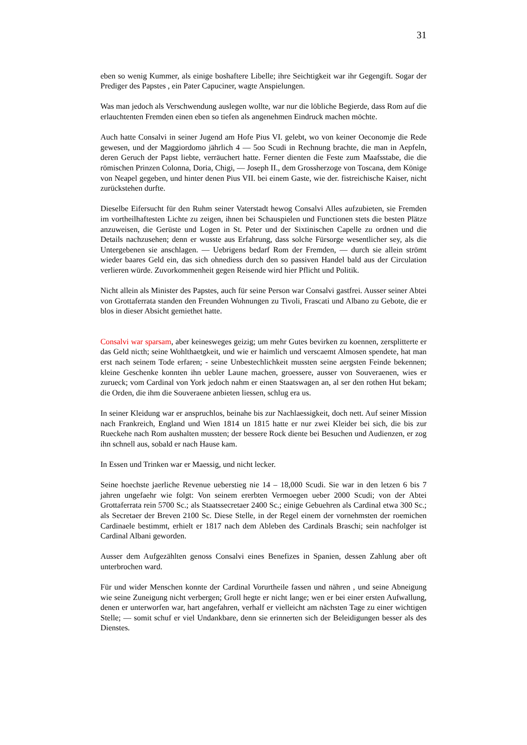31
eben so wenig Kummer, als einige boshaftere Libelle; ihre Seichtigkeit war ihr Gegengift. Sogar der Prediger des Papstes , ein Pater Capuciner, wagte Anspielungen.
Was man jedoch als Verschwendung auslegen wollte, war nur die löbliche Begierde, dass Rom auf die erlauchtenten Fremden einen eben so tiefen als angenehmen Eindruck machen möchte.
Auch hatte Consalvi in seiner Jugend am Hofe Pius VI. gelebt, wo von keiner Oeconomje die Rede gewesen, und der Maggiordomo jährlich 4 — 5oo Scudi in Rechnung brachte, die man in Aepfeln, deren Geruch der Papst liebte, verräuchert hatte. Ferner dienten die Feste zum Maafsstabe, die die römischen Prinzen Colonna, Doria, Chigi, — Joseph II., dem Grossherzoge von Toscana, dem Könige von Neapel gegeben, und hinter denen Pius VII. bei einem Gaste, wie der. fistreichische Kaiser, nicht zurückstehen durfte.
Dieselbe Eifersucht für den Ruhm seiner Vaterstadt hewog Consalvi Alles aufzubieten, sie Fremden im vortheilhaftesten Lichte zu zeigen, ihnen bei Schauspielen und Functionen stets die besten Plätze anzuweisen, die Gerüste und Logen in St. Peter und der Sixtinischen Capelle zu ordnen und die Details nachzusehen; denn er wusste aus Erfahrung, dass solche Fürsorge wesentlicher sey, als die Untergebenen sie anschlagen. — Uebrigens bedarf Rom der Fremden, — durch sie allein strömt wieder baares Geld ein, das sich ohnediess durch den so passiven Handel bald aus der Circulation verlieren würde. Zuvorkommenheit gegen Reisende wird hier Pflicht und Politik.
Nicht allein als Minister des Papstes, auch für seine Person war Consalvi gastfrei. Ausser seiner Abtei von Grottaferrata standen den Freunden Wohnungen zu Tivoli, Frascati und Albano zu Gebote, die er blos in dieser Absicht gemiethet hatte.
Consalvi war sparsam, aber keinesweges geizig; um mehr Gutes bevirken zu koennen, zersplitterte er das Geld nicth; seine Wohlthaetgkeit, und wie er haimlich und verscaemt Almosen spendete, hat man erst nach seinem Tode erfaren; - seine Unbestechlichkeit mussten seine aergsten Feinde bekennen; kleine Geschenke konnten ihn uebler Laune machen, groessere, ausser von Souveraenen, wies er zurueck; vom Cardinal von York jedoch nahm er einen Staatswagen an, al ser den rothen Hut bekam; die Orden, die ihm die Souveraene anbieten liessen, schlug era us.
In seiner Kleidung war er anspruchlos, beinahe bis zur Nachlaessigkeit, doch nett. Auf seiner Mission nach Frankreich, England und Wien 1814 un 1815 hatte er nur zwei Kleider bei sich, die bis zur Rueckehe nach Rom aushalten mussten; der bessere Rock diente bei Besuchen und Audienzen, er zog ihn schnell aus, sobald er nach Hause kam.
In Essen und Trinken war er Maessig, und nicht lecker.
Seine hoechste jaerliche Revenue ueberstieg nie 14 – 18,000 Scudi. Sie war in den letzen 6 bis 7 jahren ungefaehr wie folgt: Von seinem ererbten Vermoegen ueber 2000 Scudi; von der Abtei Grottaferrata rein 5700 Sc.; als Staatssecretaer 2400 Sc.; einige Gebuehren als Cardinal etwa 300 Sc.; als Secretaer der Breven 2100 Sc. Diese Stelle, in der Regel einem der vornehmsten der roemichen Cardinaele bestimmt, erhielt er 1817 nach dem Ableben des Cardinals Braschi; sein nachfolger ist Cardinal Albani geworden.
Ausser dem Aufgezählten genoss Consalvi eines Benefizes in Spanien, dessen Zahlung aber oft unterbrochen ward.
Für und wider Menschen konnte der Cardinal Vorurtheile fassen und nähren , und seine Abneigung wie seine Zuneigung nicht verbergen; Groll hegte er nicht lange; wen er bei einer ersten Aufwallung, denen er unterworfen war, hart angefahren, verhalf er vielleicht am nächsten Tage zu einer wichtigen Stelle; — somit schuf er viel Undankbare, denn sie erinnerten sich der Beleidigungen besser als des Dienstes.